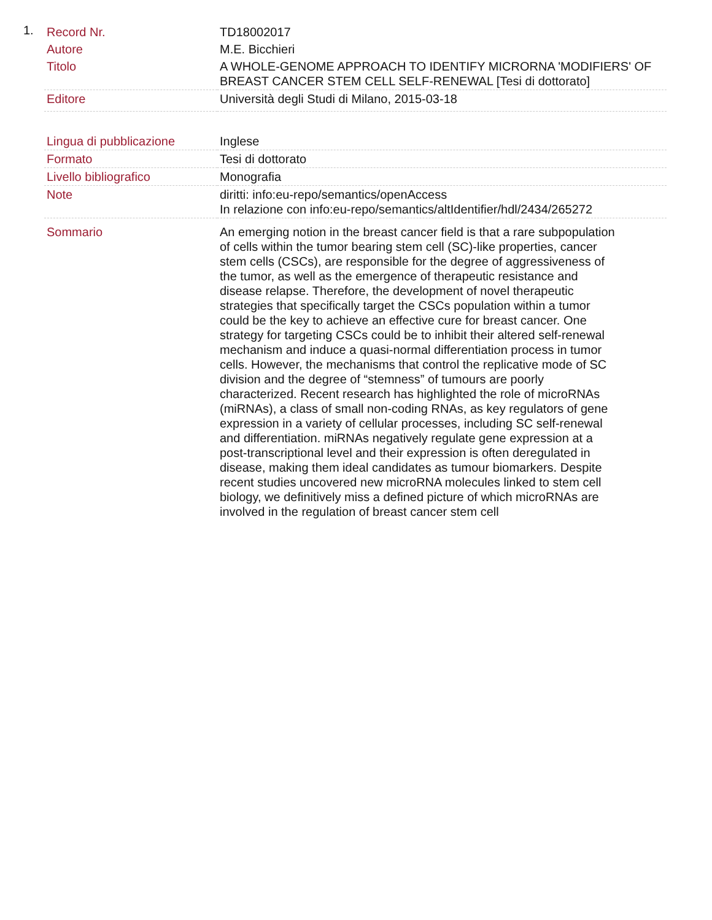1.
| Record Nr. | TD18002017 |
| Autore | M.E. Bicchieri |
| Titolo | A WHOLE-GENOME APPROACH TO IDENTIFY MICRORNA 'MODIFIERS' OF BREAST CANCER STEM CELL SELF-RENEWAL [Tesi di dottorato] |
| Editore | Università degli Studi di Milano, 2015-03-18 |
| Lingua di pubblicazione | Inglese |
| Formato | Tesi di dottorato |
| Livello bibliografico | Monografia |
| Note | diritti: info:eu-repo/semantics/openAccess In relazione con info:eu-repo/semantics/altIdentifier/hdl/2434/265272 |
| Sommario | An emerging notion in the breast cancer field is that a rare subpopulation of cells within the tumor bearing stem cell (SC)-like properties, cancer stem cells (CSCs), are responsible for the degree of aggressiveness of the tumor, as well as the emergence of therapeutic resistance and disease relapse. Therefore, the development of novel therapeutic strategies that specifically target the CSCs population within a tumor could be the key to achieve an effective cure for breast cancer. One strategy for targeting CSCs could be to inhibit their altered self-renewal mechanism and induce a quasi-normal differentiation process in tumor cells. However, the mechanisms that control the replicative mode of SC division and the degree of “stemness” of tumours are poorly characterized. Recent research has highlighted the role of microRNAs (miRNAs), a class of small non-coding RNAs, as key regulators of gene expression in a variety of cellular processes, including SC self-renewal and differentiation. miRNAs negatively regulate gene expression at a post-transcriptional level and their expression is often deregulated in disease, making them ideal candidates as tumour biomarkers. Despite recent studies uncovered new microRNA molecules linked to stem cell biology, we definitively miss a defined picture of which microRNAs are involved in the regulation of breast cancer stem cell |